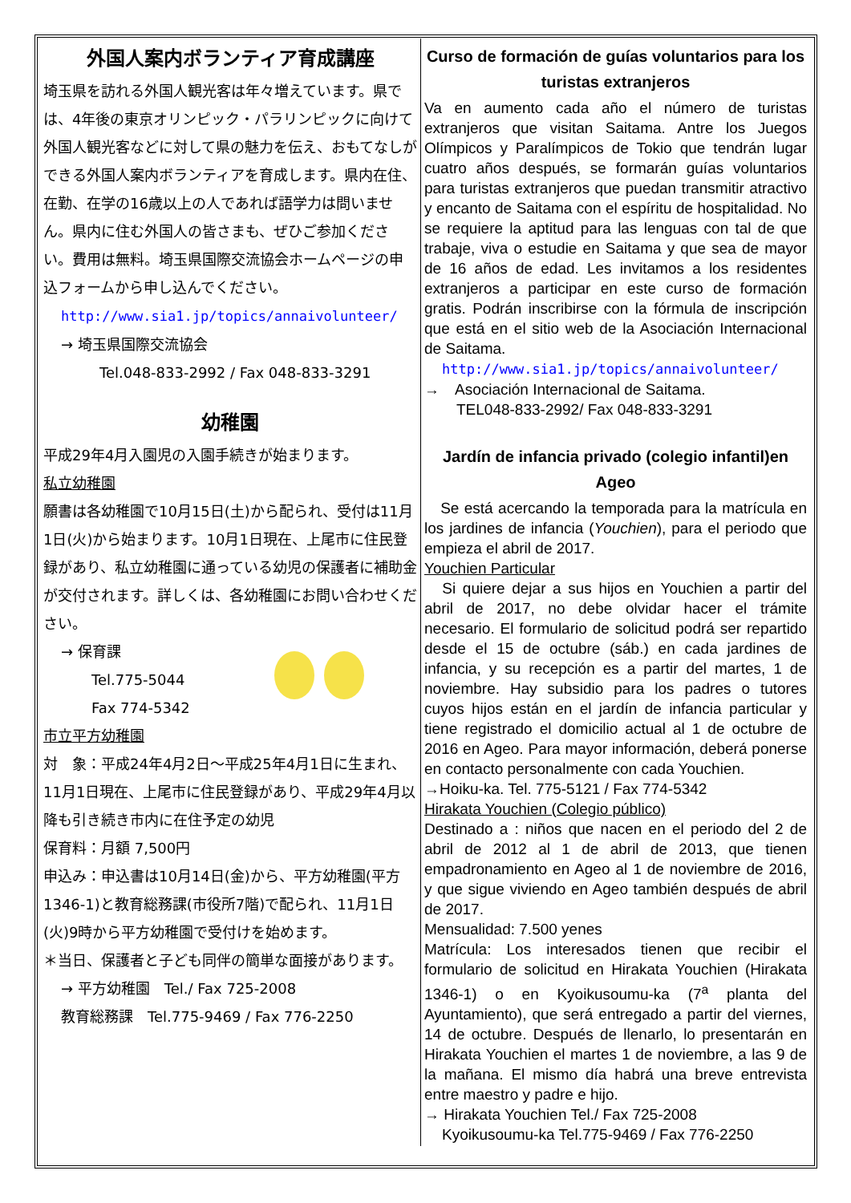外国人案内ボランティア育成講座
埼玉県を訪れる外国人観光客は年々増えています。県では、4年後の東京オリンピック・パラリンピックに向けて外国人観光客などに対して県の魅力を伝え、おもてなしができる外国人案内ボランティアを育成します。県内在住、在勤、在学の16歳以上の人であれば語学力は問いません。県内に住む外国人の皆さまも、ぜひご参加ください。費用は無料。埼玉県国際交流協会ホームページの申込フォームから申し込んでください。
http://www.sia1.jp/topics/annaivolunteer/
→ 埼玉県国際交流協会
Tel.048-833-2992 / Fax 048-833-3291
幼稚園
平成29年4月入園児の入園手続きが始まります。
私立幼稚園
願書は各幼稚園で10月15日(土)から配られ、受付は11月1日(火)から始まります。10月1日現在、上尾市に住民登録があり、私立幼稚園に通っている幼児の保護者に補助金が交付されます。詳しくは、各幼稚園にお問い合わせください。
→ 保育課
Tel.775-5044
Fax 774-5342
市立平方幼稚園
対　象：平成24年4月2日～平成25年4月1日に生まれ、11月1日現在、上尾市に住民登録があり、平成29年4月以降も引き続き市内に在住予定の幼児
保育料：月額 7,500円
申込み：申込書は10月14日(金)から、平方幼稚園(平方1346-1)と教育総務課(市役所7階)で配られ、11月1日(火)9時から平方幼稚園で受付けを始めます。
＊当日、保護者と子ども同伴の簡単な面接があります。
→ 平方幼稚園　Tel./ Fax 725-2008
教育総務課　Tel.775-9469 / Fax 776-2250
Curso de formación de guías voluntarios para los turistas extranjeros
Va en aumento cada año el número de turistas extranjeros que visitan Saitama. Antre los Juegos Olímpicos y Paralímpicos de Tokio que tendrán lugar cuatro años después, se formarán guías voluntarios para turistas extranjeros que puedan transmitir atractivo y encanto de Saitama con el espíritu de hospitalidad. No se requiere la aptitud para las lenguas con tal de que trabaje, viva o estudie en Saitama y que sea de mayor de 16 años de edad. Les invitamos a los residentes extranjeros a participar en este curso de formación gratis. Podrán inscribirse con la fórmula de inscripción que está en el sitio web de la Asociación Internacional de Saitama.
http://www.sia1.jp/topics/annaivolunteer/
→　Asociación Internacional de Saitama.
TEL048-833-2992/ Fax 048-833-3291
Jardín de infancia privado (colegio infantil)en Ageo
　Se está acercando la temporada para la matrícula en los jardines de infancia (Youchien), para el periodo que empieza el abril de 2017.
Youchien Particular
　Si quiere dejar a sus hijos en Youchien a partir del abril de 2017, no debe olvidar hacer el trámite necesario. El formulario de solicitud podrá ser repartido desde el 15 de octubre (sáb.) en cada jardines de infancia, y su recepción es a partir del martes, 1 de noviembre. Hay subsidio para los padres o tutores cuyos hijos están en el jardín de infancia particular y tiene registrado el domicilio actual al 1 de octubre de 2016 en Ageo. Para mayor información, deberá ponerse en contacto personalmente con cada Youchien.
→Hoiku-ka. Tel. 775-5121 / Fax 774-5342
Hirakata Youchien (Colegio público)
Destinado a : niños que nacen en el periodo del 2 de abril de 2012 al 1 de abril de 2013, que tienen empadronamiento en Ageo al 1 de noviembre de 2016, y que sigue viviendo en Ageo también después de abril de 2017.
Mensualidad: 7.500 yenes
Matrícula: Los interesados tienen que recibir el formulario de solicitud en Hirakata Youchien (Hirakata 1346-1) o en Kyoikusoumu-ka (7<sup>a</sup> planta del Ayuntamiento), que será entregado a partir del viernes, 14 de octubre. Después de llenarlo, lo presentarán en Hirakata Youchien el martes 1 de noviembre, a las 9 de la mañana. El mismo día habrá una breve entrevista entre maestro y padre e hijo.
→ Hirakata Youchien Tel./ Fax 725-2008
Kyoikusoumu-ka Tel.775-9469 / Fax 776-2250